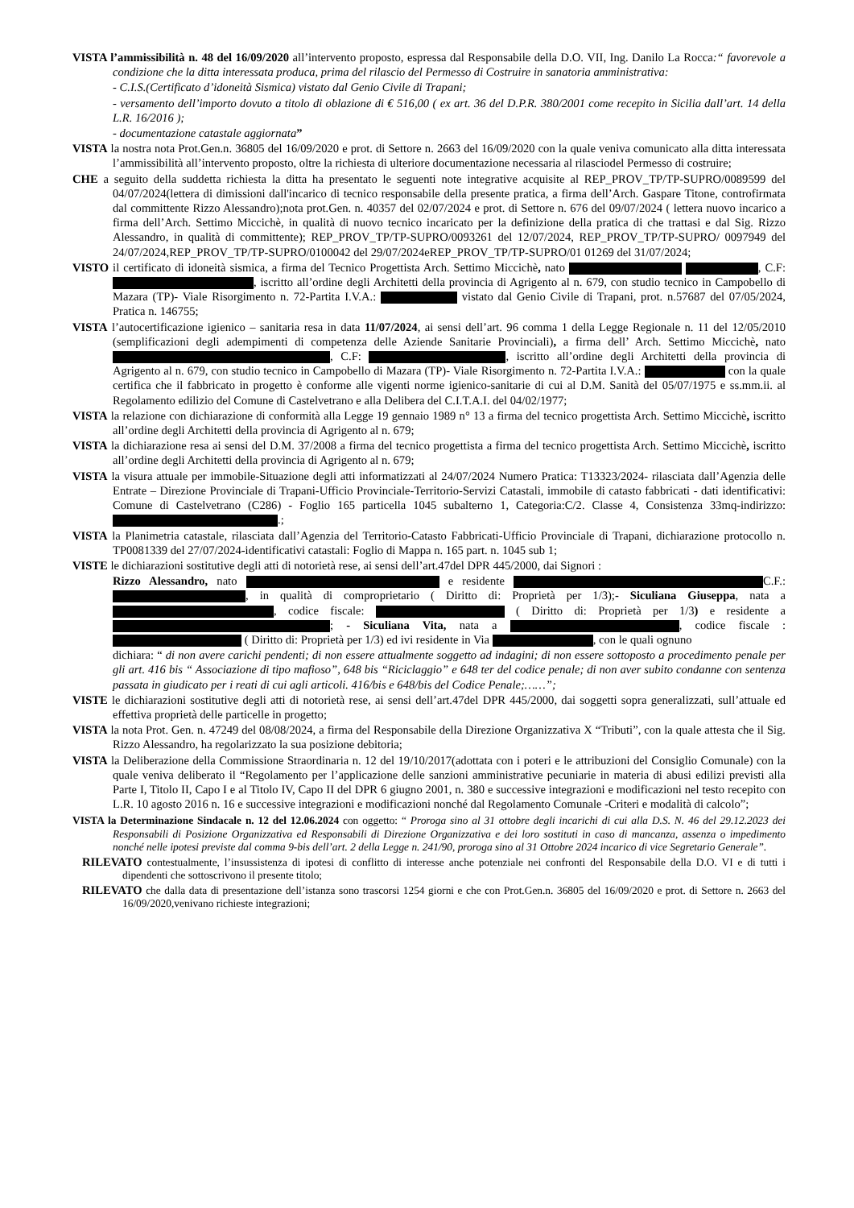VISTA l’ammissibilità n. 48 del 16/09/2020 all’intervento proposto, espressa dal Responsabile della D.O. VII, Ing. Danilo La Rocca:“ favorevole a condizione che la ditta interessata produca, prima del rilascio del Permesso di Costruire in sanatoria amministrativa:
- C.I.S.(Certificato d’idoneità Sismica) vistato dal Genio Civile di Trapani;
- versamento dell’importo dovuto a titolo di oblazione di € 516,00 ( ex art. 36 del D.P.R. 380/2001 come recepito in Sicilia dall’art. 14 della L.R. 16/2016 );
- documentazione catastale aggiornata”
VISTA la nostra nota Prot.Gen.n. 36805 del 16/09/2020 e prot. di Settore n. 2663 del 16/09/2020 con la quale veniva comunicato alla ditta interessata l’ammissibilità all’intervento proposto, oltre la richiesta di ulteriore documentazione necessaria al rilasciodel Permesso di costruire;
CHE a seguito della suddetta richiesta la ditta ha presentato le seguenti note integrative acquisite al REP_PROV_TP/TP-SUPRO/0089599 del 04/07/2024(lettera di dimissioni dall'incarico di tecnico responsabile della presente pratica, a firma dell’Arch. Gaspare Titone, controfirmata dal committente Rizzo Alessandro);nota prot.Gen. n. 40357 del 02/07/2024 e prot. di Settore n. 676 del 09/07/2024 ( lettera nuovo incarico a firma dell’Arch. Settimo Miccichè, in qualità di nuovo tecnico incaricato per la definizione della pratica di che trattasi e dal Sig. Rizzo Alessandro, in qualità di committente); REP_PROV_TP/TP-SUPRO/0093261 del 12/07/2024, REP_PROV_TP/TP-SUPRO/ 0097949 del 24/07/2024,REP_PROV_TP/TP-SUPRO/0100042 del 29/07/2024eREP_PROV_TP/TP-SUPRO/01 01269 del 31/07/2024;
VISTO il certificato di idoneità sismica, a firma del Tecnico Progettista Arch. Settimo Miccichè, nato , C.F: , iscritto all’ordine degli Architetti della provincia di Agrigento al n. 679, con studio tecnico in Campobello di Mazara (TP)- Viale Risorgimento n. 72-Partita I.V.A.: vistato dal Genio Civile di Trapani, prot. n.57687 del 07/05/2024, Pratica n. 146755;
VISTA l’autocertificazione igienico – sanitaria resa in data 11/07/2024, ai sensi dell’art. 96 comma 1 della Legge Regionale n. 11 del 12/05/2010 (semplificazioni degli adempimenti di competenza delle Aziende Sanitarie Provinciali), a firma dell’ Arch. Settimo Miccichè, nato , C.F: , iscritto all’ordine degli Architetti della provincia di Agrigento al n. 679, con studio tecnico in Campobello di Mazara (TP)- Viale Risorgimento n. 72-Partita I.V.A.: con la quale certifica che il fabbricato in progetto è conforme alle vigenti norme igienico-sanitarie di cui al D.M. Sanità del 05/07/1975 e ss.mm.ii. al Regolamento edilizio del Comune di Castelvetrano e alla Delibera del C.I.T.A.I. del 04/02/1977;
VISTA la relazione con dichiarazione di conformità alla Legge 19 gennaio 1989 n° 13 a firma del tecnico progettista Arch. Settimo Miccichè, iscritto all’ordine degli Architetti della provincia di Agrigento al n. 679;
VISTA la dichiarazione resa ai sensi del D.M. 37/2008 a firma del tecnico progettista a firma del tecnico progettista Arch. Settimo Miccichè, iscritto all’ordine degli Architetti della provincia di Agrigento al n. 679;
VISTA la visura attuale per immobile-Situazione degli atti informatizzati al 24/07/2024 Numero Pratica: T13323/2024- rilasciata dall’Agenzia delle Entrate – Direzione Provinciale di Trapani-Ufficio Provinciale-Territorio-Servizi Catastali, immobile di catasto fabbricati - dati identificativi: Comune di Castelvetrano (C286) - Foglio 165 particella 1045 subalterno 1, Categoria:C/2. Classe 4, Consistenza 33mq-indirizzo: .;
VISTA la Planimetria catastale, rilasciata dall’Agenzia del Territorio-Catasto Fabbricati-Ufficio Provinciale di Trapani, dichiarazione protocollo n. TP0081339 del 27/07/2024-identificativi catastali: Foglio di Mappa n. 165 part. n. 1045 sub 1;
VISTE le dichiarazioni sostitutive degli atti di notorietà rese, ai sensi dell’art.47del DPR 445/2000, dai Signori :
Rizzo Alessandro, nato e residente C.F.: , in qualità di comproprietario ( Diritto di: Proprietà per 1/3);- Siculiana Giuseppa, nata a , codice fiscale: ( Diritto di: Proprietà per 1/3) e residente a ; - Siculiana Vita, nata a , codice fiscale : ( Diritto di: Proprietà per 1/3) ed ivi residente in Via , con le quali ognuno
dichiara: “ di non avere carichi pendenti; di non essere attualmente soggetto ad indagini; di non essere sottoposto a procedimento penale per gli art. 416 bis “ Associazione di tipo mafioso”, 648 bis “Riciclaggio” e 648 ter del codice penale; di non aver subito condanne con sentenza passata in giudicato per i reati di cui agli articoli. 416/bis e 648/bis del Codice Penale;……”;
VISTE le dichiarazioni sostitutive degli atti di notorietà rese, ai sensi dell’art.47del DPR 445/2000, dai soggetti sopra generalizzati, sull’attuale ed effettiva proprietà delle particelle in progetto;
VISTA la nota Prot. Gen. n. 47249 del 08/08/2024, a firma del Responsabile della Direzione Organizzativa X “Tributi”, con la quale attesta che il Sig. Rizzo Alessandro, ha regolarizzato la sua posizione debitoria;
VISTA la Deliberazione della Commissione Straordinaria n. 12 del 19/10/2017(adottata con i poteri e le attribuzioni del Consiglio Comunale) con la quale veniva deliberato il “Regolamento per l’applicazione delle sanzioni amministrative pecuniarie in materia di abusi edilizi previsti alla Parte I, Titolo II, Capo I e al Titolo IV, Capo II del DPR 6 giugno 2001, n. 380 e successive integrazioni e modificazioni nel testo recepito con L.R. 10 agosto 2016 n. 16 e successive integrazioni e modificazioni nonché dal Regolamento Comunale -Criteri e modalità di calcolo”;
VISTA la Determinazione Sindacale n. 12 del 12.06.2024 con oggetto: “ Proroga sino al 31 ottobre degli incarichi di cui alla D.S. N. 46 del 29.12.2023 dei Responsabili di Posizione Organizzativa ed Responsabili di Direzione Organizzativa e dei loro sostituti in caso di mancanza, assenza o impedimento nonché nelle ipotesi previste dal comma 9-bis dell’art. 2 della Legge n. 241/90, proroga sino al 31 Ottobre 2024 incarico di vice Segretario Generale”.
RILEVATO contestualmente, l’insussistenza di ipotesi di conflitto di interesse anche potenziale nei confronti del Responsabile della D.O. VI e di tutti i dipendenti che sottoscrivono il presente titolo;
RILEVATO che dalla data di presentazione dell’istanza sono trascorsi 1254 giorni e che con Prot.Gen.n. 36805 del 16/09/2020 e prot. di Settore n. 2663 del 16/09/2020,venivano richieste integrazioni;